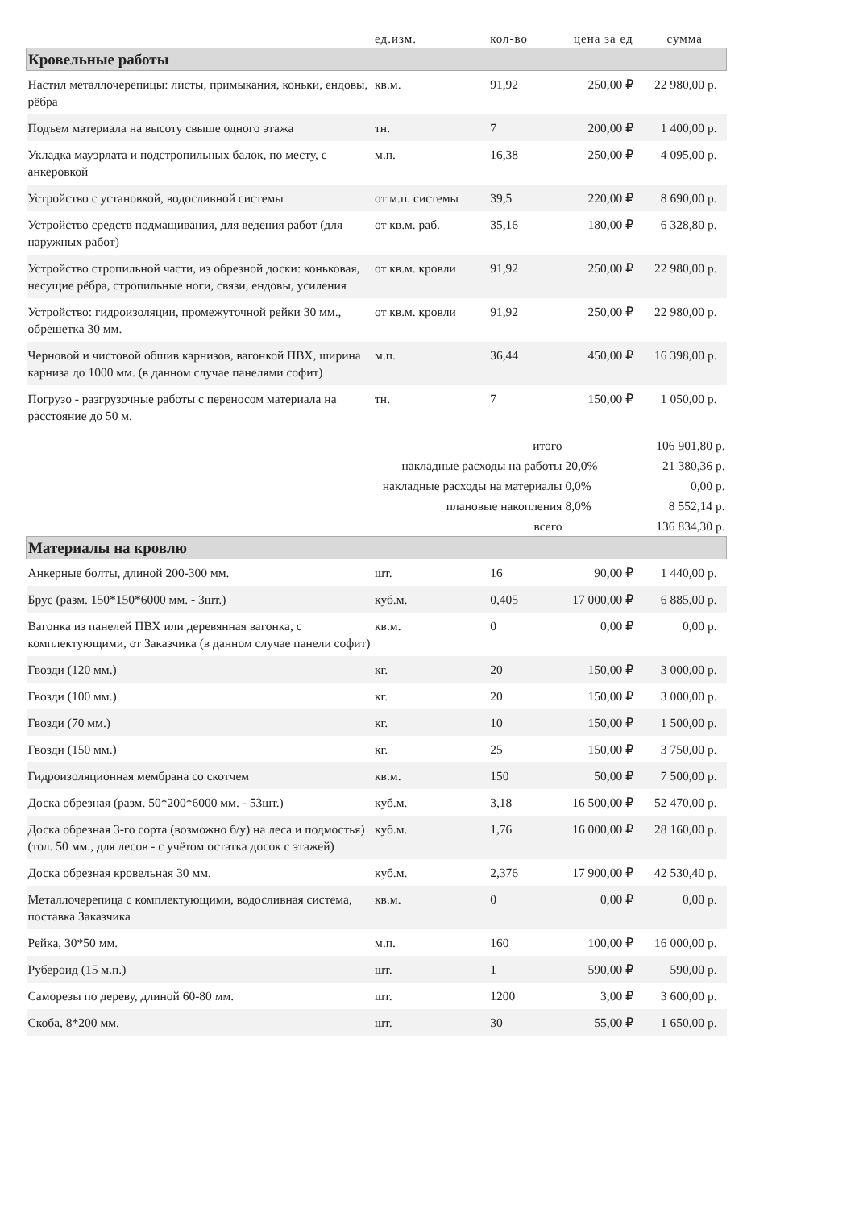| | ед.изм. | кол-во | цена за ед | сумма |
| --- | --- | --- | --- | --- |
| Кровельные работы | | | | |
| Настил металлочерепицы: листы, примыкания, коньки, ендовы, рёбра | кв.м. | 91,92 | 250,00 ₽ | 22 980,00 р. |
| Подъем материала на высоту свыше одного этажа | тн. | 7 | 200,00 ₽ | 1 400,00 р. |
| Укладка мауэрлата и подстропильных балок, по месту, с анкеровкой | м.п. | 16,38 | 250,00 ₽ | 4 095,00 р. |
| Устройство с установкой, водосливной системы | от м.п. системы | 39,5 | 220,00 ₽ | 8 690,00 р. |
| Устройство средств подмащивания, для ведения работ (для наружных работ) | от кв.м. раб. | 35,16 | 180,00 ₽ | 6 328,80 р. |
| Устройство стропильной части, из обрезной доски: коньковая, несущие рёбра, стропильные ноги, связи, ендовы, усиления | от кв.м. кровли | 91,92 | 250,00 ₽ | 22 980,00 р. |
| Устройство: гидроизоляции, промежуточной рейки 30 мм., обрешетка 30 мм. | от кв.м. кровли | 91,92 | 250,00 ₽ | 22 980,00 р. |
| Черновой и чистовой обшив карнизов, вагонкой ПВХ, ширина карниза до 1000 мм. (в данном случае панелями софит) | м.п. | 36,44 | 450,00 ₽ | 16 398,00 р. |
| Погрузо - разгрузочные работы с переносом материала на расстояние до 50 м. | тн. | 7 | 150,00 ₽ | 1 050,00 р. |
| итого | | | | 106 901,80 р. |
| накладные расходы на работы | | | 20,0% | 21 380,36 р. |
| накладные расходы на материалы | | | 0,0% | 0,00 р. |
| плановые накопления | | | 8,0% | 8 552,14 р. |
| всего | | | | 136 834,30 р. |
| Материалы на кровлю | | | | |
| Анкерные болты, длиной 200-300 мм. | шт. | 16 | 90,00 ₽ | 1 440,00 р. |
| Брус (разм. 150*150*6000 мм. - 3шт.) | куб.м. | 0,405 | 17 000,00 ₽ | 6 885,00 р. |
| Вагонка из панелей ПВХ или деревянная вагонка, с комплектующими, от Заказчика (в данном случае панели софит) | кв.м. | 0 | 0,00 ₽ | 0,00 р. |
| Гвозди (120 мм.) | кг. | 20 | 150,00 ₽ | 3 000,00 р. |
| Гвозди (100 мм.) | кг. | 20 | 150,00 ₽ | 3 000,00 р. |
| Гвозди (70 мм.) | кг. | 10 | 150,00 ₽ | 1 500,00 р. |
| Гвозди (150 мм.) | кг. | 25 | 150,00 ₽ | 3 750,00 р. |
| Гидроизоляционная мембрана со скотчем | кв.м. | 150 | 50,00 ₽ | 7 500,00 р. |
| Доска обрезная (разм. 50*200*6000 мм. - 53шт.) | куб.м. | 3,18 | 16 500,00 ₽ | 52 470,00 р. |
| Доска обрезная 3-го сорта (возможно б/у) на леса и подмостья) (тол. 50 мм., для лесов - с учётом остатка досок с этажей) | куб.м. | 1,76 | 16 000,00 ₽ | 28 160,00 р. |
| Доска обрезная кровельная 30 мм. | куб.м. | 2,376 | 17 900,00 ₽ | 42 530,40 р. |
| Металлочерепица с комплектующими, водосливная система, поставка Заказчика | кв.м. | 0 | 0,00 ₽ | 0,00 р. |
| Рейка, 30*50 мм. | м.п. | 160 | 100,00 ₽ | 16 000,00 р. |
| Рубероид (15 м.п.) | шт. | 1 | 590,00 ₽ | 590,00 р. |
| Саморезы по дереву, длиной 60-80 мм. | шт. | 1200 | 3,00 ₽ | 3 600,00 р. |
| Скоба, 8*200 мм. | шт. | 30 | 55,00 ₽ | 1 650,00 р. |